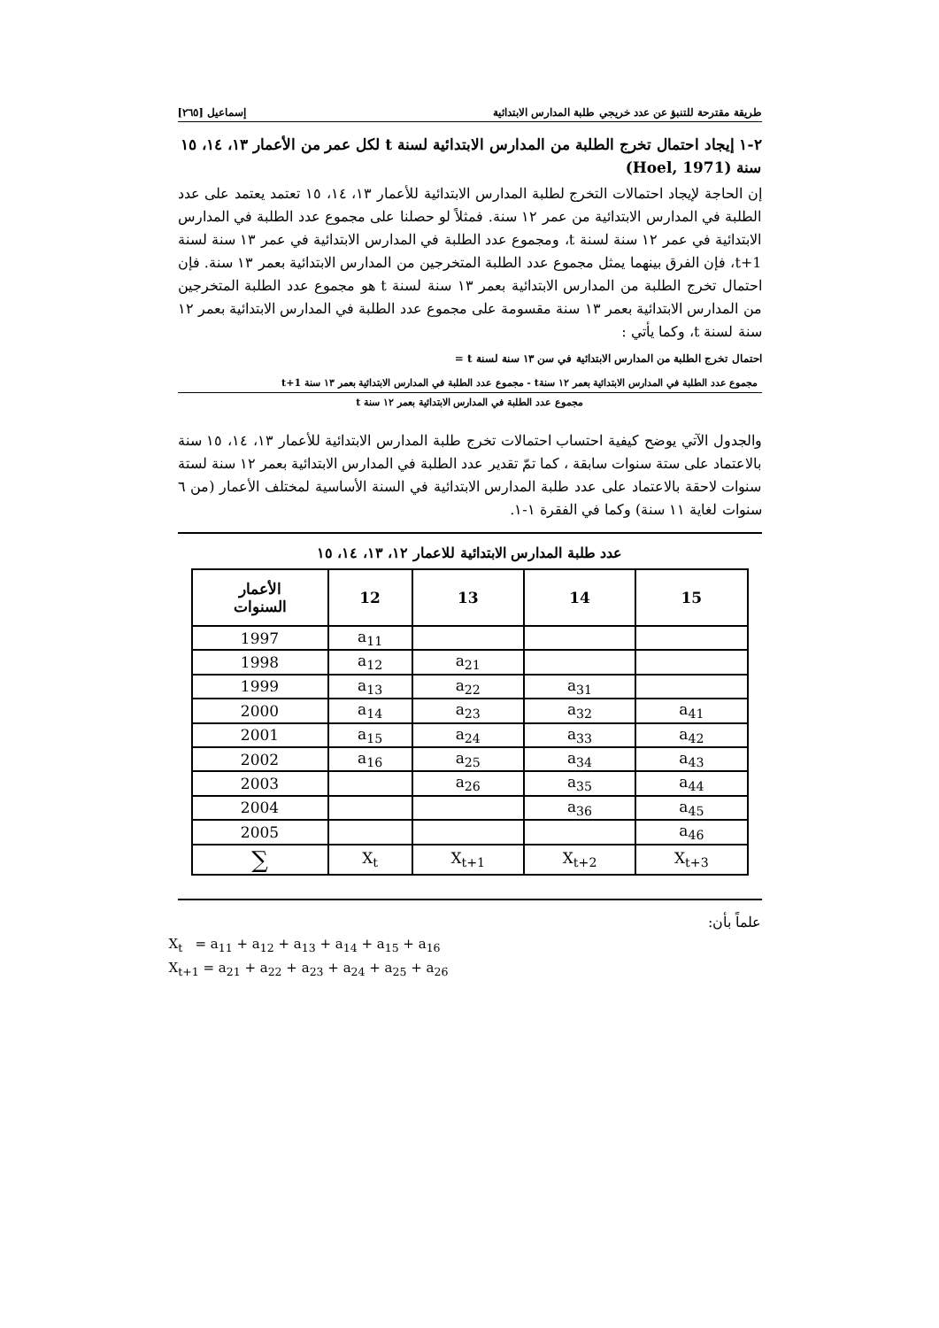طريقة مقترحة للتنبؤ عن عدد خريجي طلبة المدارس الابتدائية إسماعيل [٢٦٥]
٢-١ إيجاد احتمال تخرج الطلبة من المدارس الابتدائية لسنة t لكل عمر من الأعمار ١٣، ١٤، ١٥ سنة (Hoel, 1971)
إن الحاجة لإيجاد احتمالات التخرج لطلبة المدارس الابتدائية للأعمار ١٣، ١٤، ١٥ تعتمد يعتمد على عدد الطلبة في المدارس الابتدائية من عمر ١٢ سنة. فمثلاً لو حصلنا على مجموع عدد الطلبة في المدارس الابتدائية في عمر ١٢ سنة لسنة t، ومجموع عدد الطلبة في المدارس الابتدائية في عمر ١٣ سنة لسنة t+1، فإن الفرق بينهما يمثل مجموع عدد الطلبة المتخرجين من المدارس الابتدائية بعمر ١٣ سنة. فإن احتمال تخرج الطلبة من المدارس الابتدائية بعمر ١٣ سنة لسنة t هو مجموع عدد الطلبة المتخرجين من المدارس الابتدائية بعمر ١٣ سنة مقسومة على مجموع عدد الطلبة في المدارس الابتدائية بعمر ١٢ سنة لسنة t، وكما يأتي :
احتمال تخرج الطلبة من المدارس الابتدائية في سن ١٣ سنة لسنة t =
مجموع عدد الطلبة في المدارس الابتدائية بعمر ١٢ سنةt - مجموع عدد الطلبة في المدارس الابتدائية بعمر ١٣ سنة t+1
مجموع عدد الطلبة في المدارس الابتدائية بعمر ١٢ سنة t
والجدول الآتي يوضح كيفية احتساب احتمالات تخرج طلبة المدارس الابتدائية للأعمار ١٣، ١٤، ١٥ سنة بالاعتماد على ستة سنوات سابقة ، كما تمّ تقدير عدد الطلبة في المدارس الابتدائية بعمر ١٢ سنة لستة سنوات لاحقة بالاعتماد على عدد طلبة المدارس الابتدائية في السنة الأساسية لمختلف الأعمار (من ٦ سنوات لغاية ١١ سنة) وكما في الفقرة ١-١.
عدد طلبة المدارس الابتدائية للاعمار ١٢، ١٣، ١٤، ١٥
| الأعمار السنوات | 12 | 13 | 14 | 15 |
| --- | --- | --- | --- | --- |
| 1997 | a<sub>11</sub> | | | |
| 1998 | a<sub>12</sub> | a<sub>21</sub> | | |
| 1999 | a<sub>13</sub> | a<sub>22</sub> | a<sub>31</sub> | |
| 2000 | a<sub>14</sub> | a<sub>23</sub> | a<sub>32</sub> | a<sub>41</sub> |
| 2001 | a<sub>15</sub> | a<sub>24</sub> | a<sub>33</sub> | a<sub>42</sub> |
| 2002 | a<sub>16</sub> | a<sub>25</sub> | a<sub>34</sub> | a<sub>43</sub> |
| 2003 | | a<sub>26</sub> | a<sub>35</sub> | a<sub>44</sub> |
| 2004 | | | a<sub>36</sub> | a<sub>45</sub> |
| 2005 | | | | a<sub>46</sub> |
| ∑ | X<sub>t</sub> | X<sub>t+1</sub> | X<sub>t+2</sub> | X<sub>t+3</sub> |
علماً بأن:
X<sub>t</sub> = a<sub>11</sub> + a<sub>12</sub> + a<sub>13</sub> + a<sub>14</sub> + a<sub>15</sub> + a<sub>16</sub>
X<sub>t+1</sub> = a<sub>21</sub> + a<sub>22</sub> + a<sub>23</sub> + a<sub>24</sub> + a<sub>25</sub> + a<sub>26</sub>